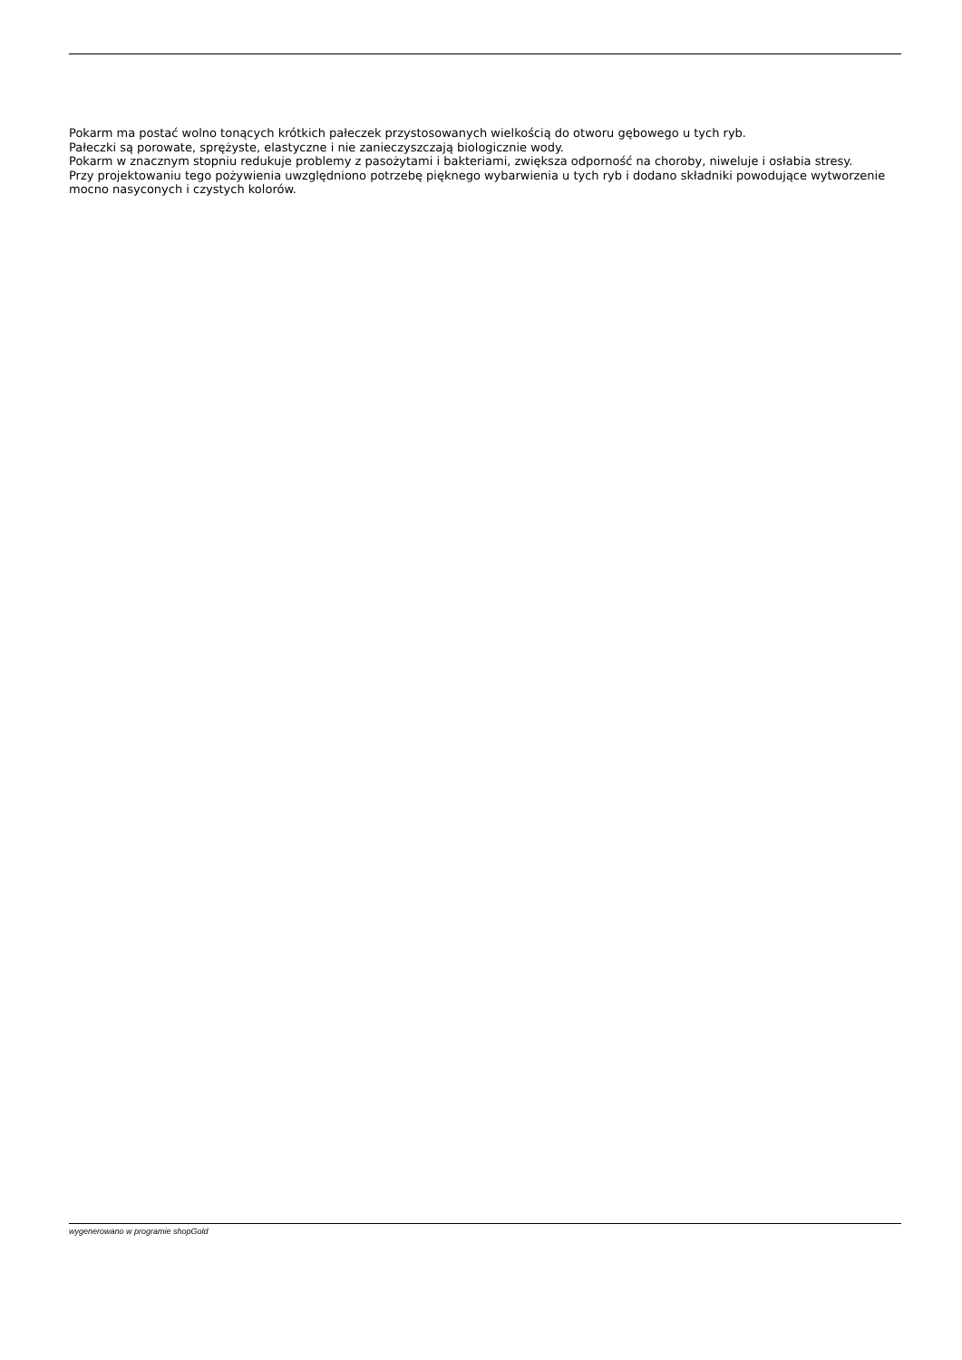Pokarm ma postać wolno tonących krótkich pałeczek przystosowanych wielkością do otworu gębowego u tych ryb.
Pałeczki są porowate, sprężyste, elastyczne i nie zanieczyszczają biologicznie wody.
Pokarm w znacznym stopniu redukuje problemy z pasożytami i bakteriami, zwiększa odporność na choroby, niweluje i osłabia stresy.
Przy projektowaniu tego pożywienia uwzględniono potrzebę pięknego wybarwienia u tych ryb i dodano składniki powodujące wytworzenie mocno nasyconych i czystych kolorów.
wygenerowano w programie shopGold